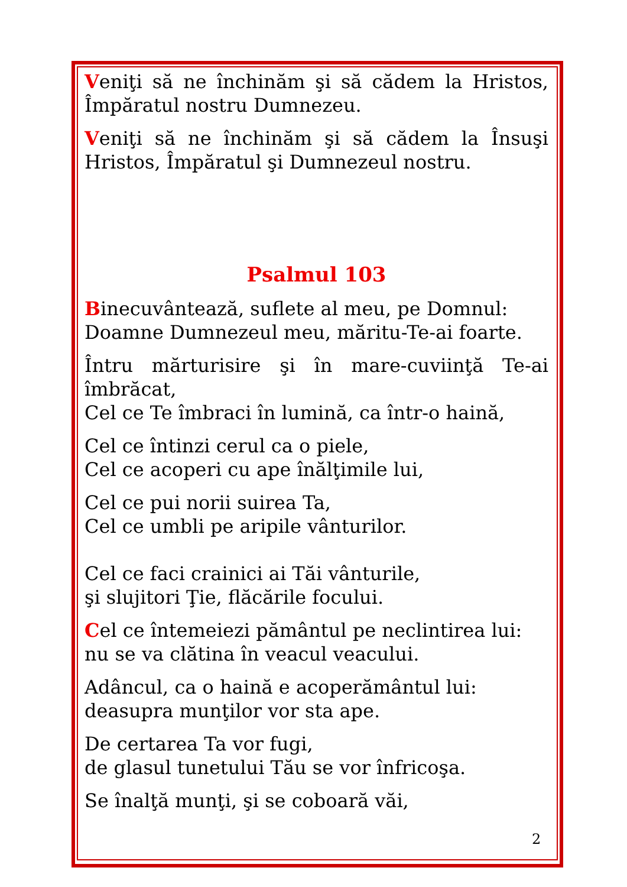Veniţi să ne închinăm şi să cădem la Hristos, Împăratul nostru Dumnezeu.
Veniţi să ne închinăm şi să cădem la Însuşi Hristos, Împăratul şi Dumnezeul nostru.
Psalmul 103
Binecuvântează, suflete al meu, pe Domnul:
Doamne Dumnezeul meu, măritu-Te-ai foarte.
Întru mărturisire şi în mare-cuviinţă Te-ai îmbrăcat,
Cel ce Te îmbraci în lumină, ca într-o haină,
Cel ce întinzi cerul ca o piele,
Cel ce acoperi cu ape înălţimile lui,
Cel ce pui norii suirea Ta,
Cel ce umbli pe aripile vânturilor.
Cel ce faci crainici ai Tăi vânturile,
şi slujitori Ţie, flăcările focului.
Cel ce întemeiezi pământul pe neclintirea lui:
nu se va clătina în veacul veacului.
Adâncul, ca o haină e acoperământul lui:
deasupra munţilor vor sta ape.
De certarea Ta vor fugi,
de glasul tunetului Tău se vor înfricoşa.
Se înalţă munţi, şi se coboară văi,
2